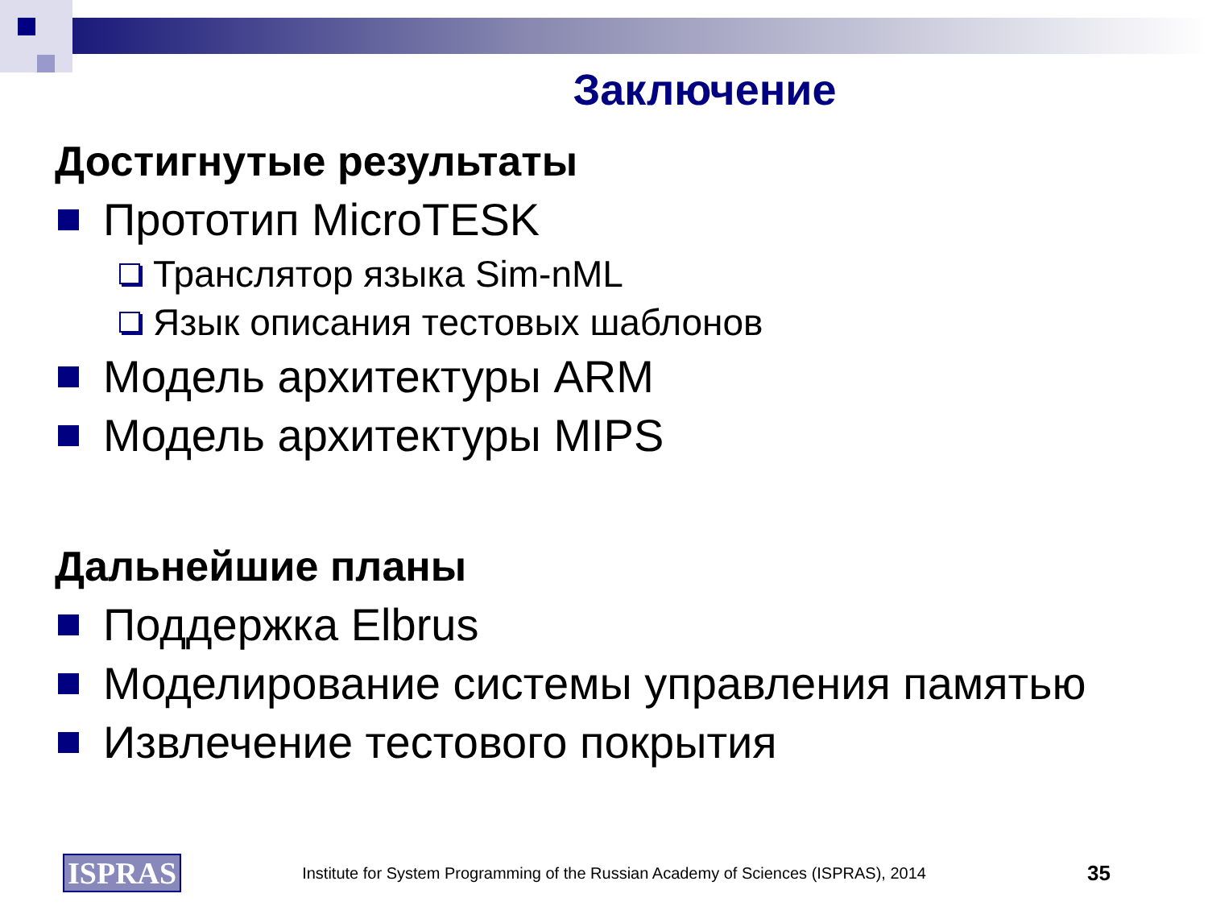Заключение
Достигнутые результаты
Прототип MicroTESK
Транслятор языка Sim-nML
Язык описания тестовых шаблонов
Модель архитектуры ARM
Модель архитектуры MIPS
Дальнейшие планы
Поддержка Elbrus
Моделирование системы управления памятью
Извлечение тестового покрытия
ISPRAS Institute for System Programming of the Russian Academy of Sciences (ISPRAS), 2014 35